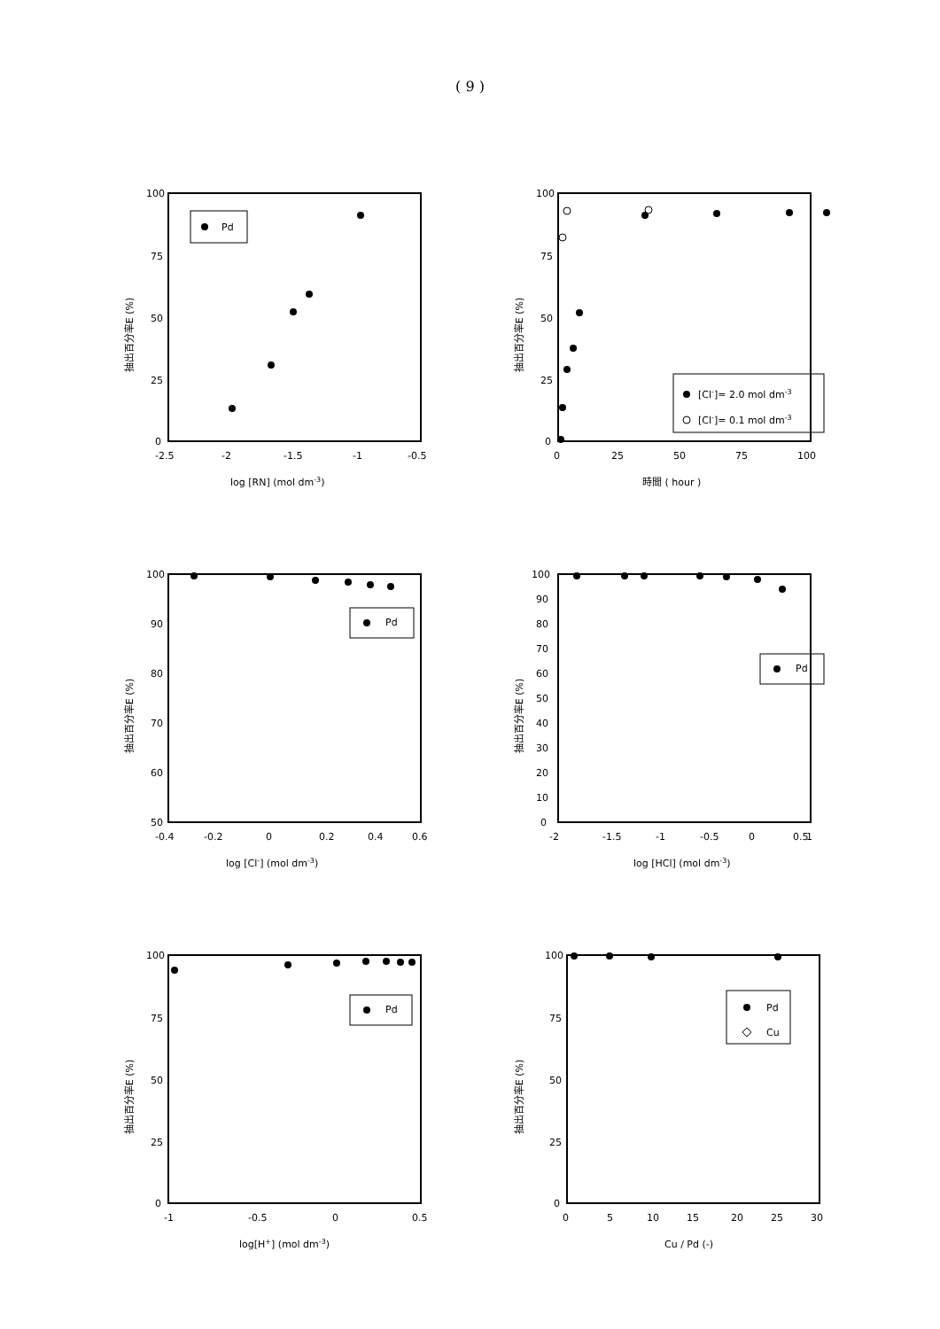( 9 )
抽出百分率E (%)
100
75
50
25
0
-2.5
-2
-1.5
-1
-0.5
log [RN] (mol dm-3)
Pd
抽出百分率E (%)
100
75
50
25
0
0
25
50
75
100
時間 ( hour )
[Cl-]= 2.0 mol dm-3
[Cl-]= 0.1 mol dm-3
抽出百分率E (%)
100
90
80
70
60
50
-0.4
-0.2
0
0.2
0.4
0.6
log [Cl-] (mol dm-3)
Pd
抽出百分率E (%)
100
90
80
70
60
50
40
30
20
10
0
-2
-1.5
-1
-0.5
0
0.5
1
log [HCl] (mol dm-3)
Pd
抽出百分率E (%)
100
75
50
25
0
-1
-0.5
0
0.5
log[H+] (mol dm-3)
Pd
抽出百分率E (%)
100
75
50
25
0
0
5
10
15
20
25
30
Cu / Pd (-)
Pd
Cu